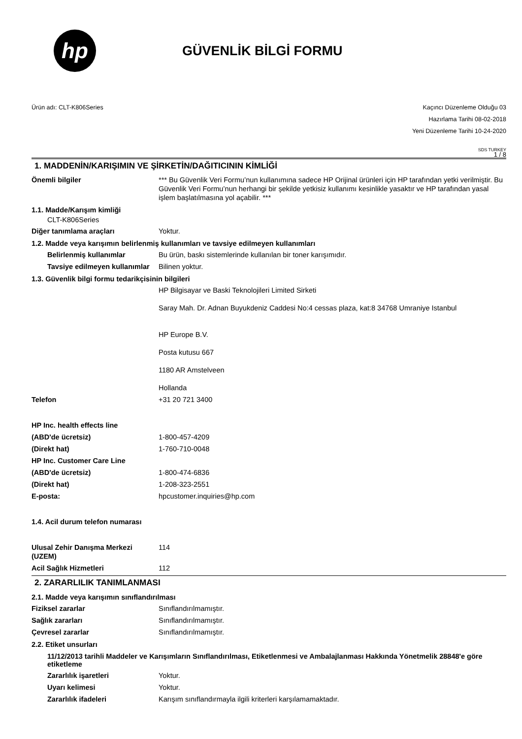hp
GÜVENLİK BİLGİ FORMU
Ürün adı: CLT-K806Series Kaçıncı Düzenleme Olduğu 03
Hazırlama Tarihi 08-02-2018
Yeni Düzenleme Tarihi 10-24-2020
SDS TURKEY
1 / 8
1. MADDENİN/KARIŞIMIN VE ŞİRKETİN/DAĞITICININ KİMLİĞİ
Önemli bilgiler *** Bu Güvenlik Veri Formu’nun kullanımına sadece HP Orijinal ürünleri için HP tarafından yetki verilmiştir. Bu Güvenlik Veri Formu’nun herhangi bir şekilde yetkisiz kullanımı kesinlikle yasaktır ve HP tarafından yasal işlem başlatılmasına yol açabilir. ***
1.1. Madde/Karışım kimliği
CLT-K806Series
Diğer tanımlama araçları Yoktur.
1.2. Madde veya karışımın belirlenmiş kullanımları ve tavsiye edilmeyen kullanımları
Belirlenmiş kullanımlar Bu ürün, baskı sistemlerinde kullanılan bir toner karışımıdır.
Tavsiye edilmeyen kullanımlar
Bilinen yoktur.
1.3. Güvenlik bilgi formu tedarikçisinin bilgileri
HP Bilgisayar ve Baski Teknolojileri Limited Sirketi
Saray Mah. Dr. Adnan Buyukdeniz Caddesi No:4 cessas plaza, kat:8 34768 Umraniye Istanbul
HP Europe B.V.
Posta kutusu 667
1180 AR Amstelveen
Hollanda
Telefon +31 20 721 3400
HP Inc. health effects line
(ABD'de ücretsiz) 1-800-457-4209
(Direkt hat) 1-760-710-0048
HP Inc. Customer Care Line
(ABD'de ücretsiz) 1-800-474-6836
(Direkt hat) 1-208-323-2551
E-posta: hpcustomer.inquiries@hp.com
1.4. Acil durum telefon numarası
Ulusal Zehir Danışma Merkezi (UZEM)
114
Acil Sağlık Hizmetleri 112
2. ZARARLILIK TANIMLANMASI
2.1. Madde veya karışımın sınıflandırılması
Fiziksel zararlar Sınıflandırılmamıştır.
Sağlık zararları Sınıflandırılmamıştır.
Çevresel zararlar Sınıflandırılmamıştır.
2.2. Etiket unsurları
11/12/2013 tarihli Maddeler ve Karışımların Sınıflandırılması, Etiketlenmesi ve Ambalajlanması Hakkında Yönetmelik 28848'e göre etiketleme
Zararlılık işaretleri Yoktur.
Uyarı kelimesi Yoktur.
Zararlılık ifadeleri Karışım sınıflandırmayla ilgili kriterleri karşılamamaktadır.